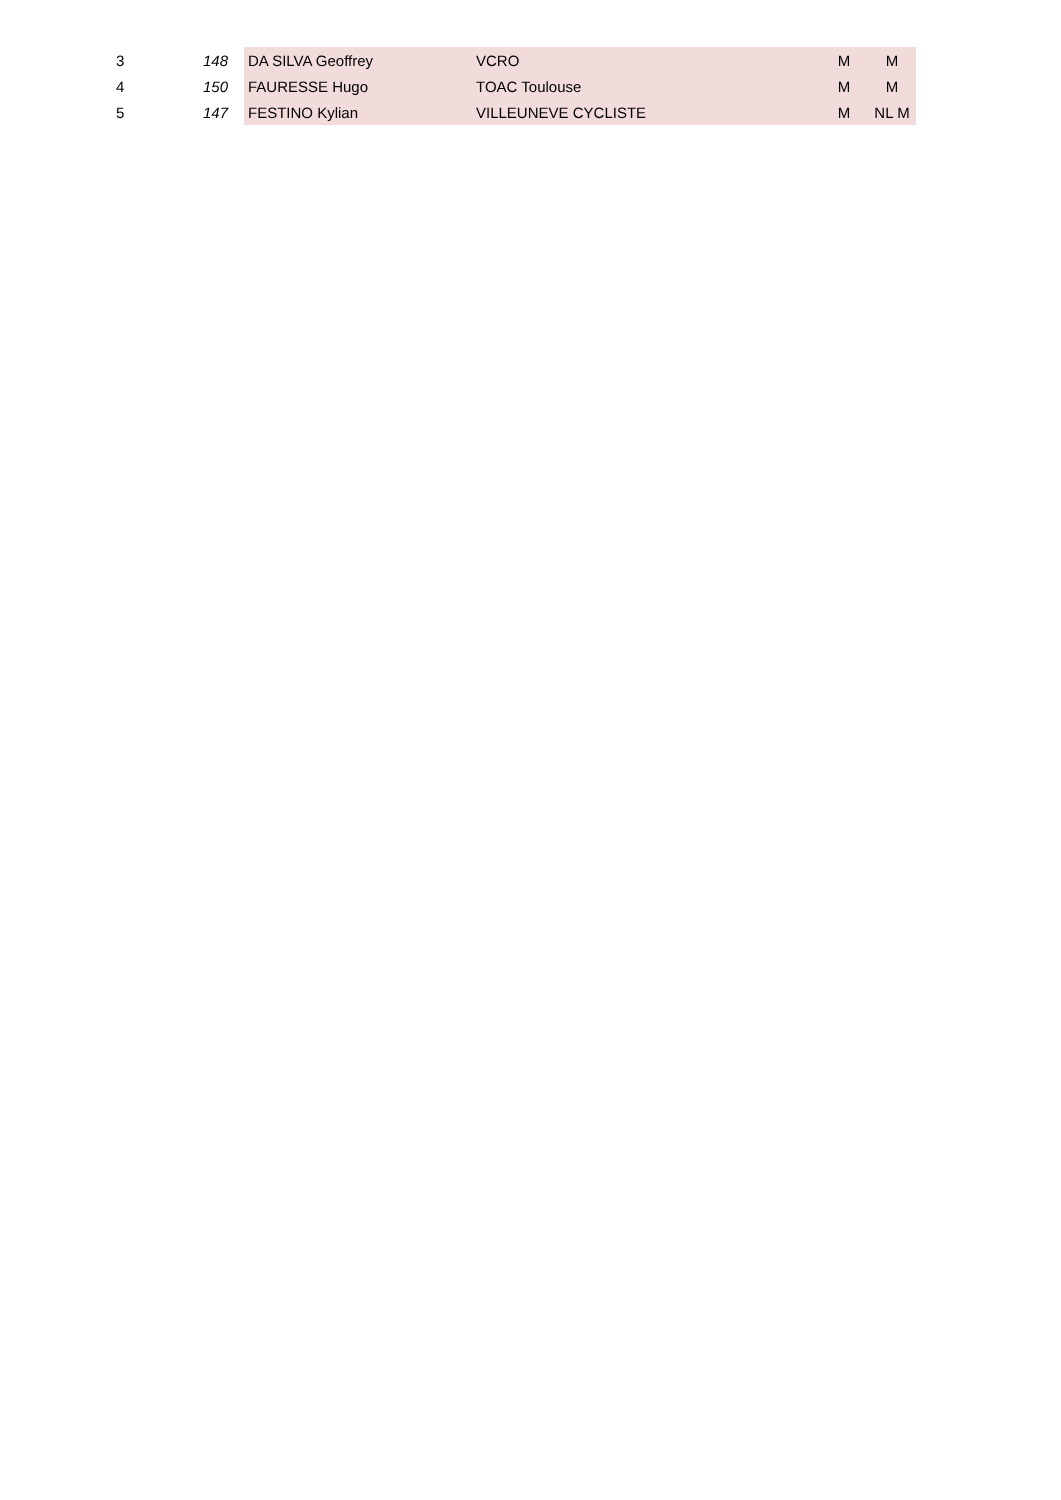| 3 | 148 | DA SILVA Geoffrey | VCRO | M | M |
| 4 | 150 | FAURESSE Hugo | TOAC Toulouse | M | M |
| 5 | 147 | FESTINO Kylian | VILLEUNEVE CYCLISTE | M | NL M |